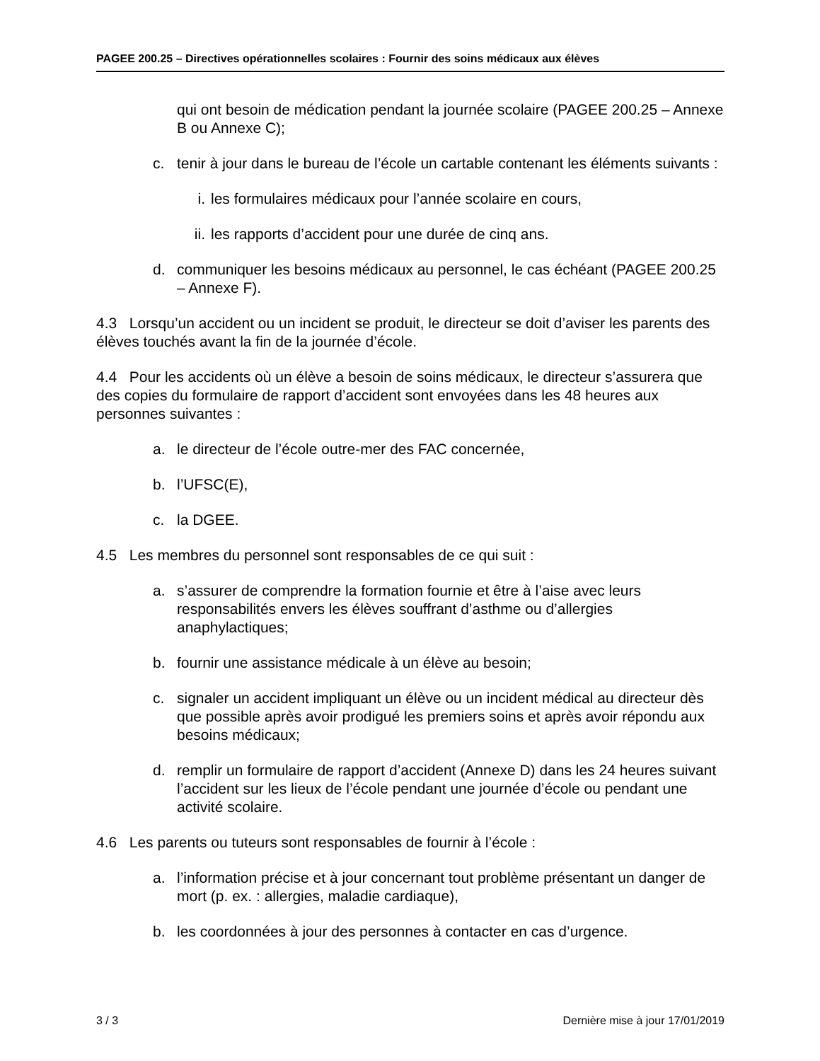PAGEE 200.25 – Directives opérationnelles scolaires : Fournir des soins médicaux aux élèves
qui ont besoin de médication pendant la journée scolaire (PAGEE 200.25 – Annexe B ou Annexe C);
c. tenir à jour dans le bureau de l’école un cartable contenant les éléments suivants :
i. les formulaires médicaux pour l’année scolaire en cours,
ii. les rapports d’accident pour une durée de cinq ans.
d. communiquer les besoins médicaux au personnel, le cas échéant (PAGEE 200.25 – Annexe F).
4.3 Lorsqu’un accident ou un incident se produit, le directeur se doit d’aviser les parents des élèves touchés avant la fin de la journée d’école.
4.4 Pour les accidents où un élève a besoin de soins médicaux, le directeur s’assurera que des copies du formulaire de rapport d’accident sont envoyées dans les 48 heures aux personnes suivantes :
a. le directeur de l’école outre-mer des FAC concernée,
b. l’UFSC(E),
c. la DGEE.
4.5 Les membres du personnel sont responsables de ce qui suit :
a. s’assurer de comprendre la formation fournie et être à l’aise avec leurs responsabilités envers les élèves souffrant d’asthme ou d’allergies anaphylactiques;
b. fournir une assistance médicale à un élève au besoin;
c. signaler un accident impliquant un élève ou un incident médical au directeur dès que possible après avoir prodigué les premiers soins et après avoir répondu aux besoins médicaux;
d. remplir un formulaire de rapport d’accident (Annexe D) dans les 24 heures suivant l’accident sur les lieux de l’école pendant une journée d’école ou pendant une activité scolaire.
4.6 Les parents ou tuteurs sont responsables de fournir à l’école :
a. l’information précise et à jour concernant tout problème présentant un danger de mort (p. ex. : allergies, maladie cardiaque),
b. les coordonnées à jour des personnes à contacter en cas d’urgence.
3 / 3 Dernière mise à jour 17/01/2019